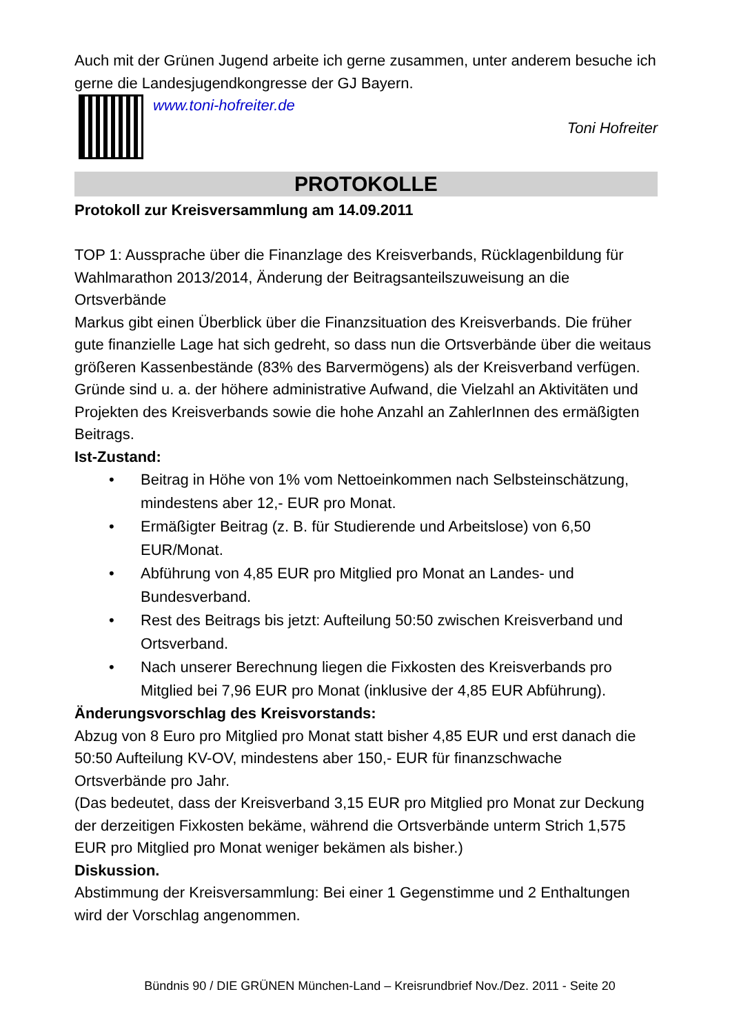Auch mit der Grünen Jugend arbeite ich gerne zusammen, unter anderem besuche ich gerne die Landesjugendkongresse der GJ Bayern.
www.toni-hofreiter.de
Toni Hofreiter
PROTOKOLLE
Protokoll zur Kreisversammlung am 14.09.2011
TOP 1: Aussprache über die Finanzlage des Kreisverbands, Rücklagenbildung für Wahlmarathon 2013/2014, Änderung der Beitragsanteilszuweisung an die Ortsverbände
Markus gibt einen Überblick über die Finanzsituation des Kreisverbands. Die früher gute finanzielle Lage hat sich gedreht, so dass nun die Ortsverbände über die weitaus größeren Kassenbestände (83% des Barvermögens) als der Kreisverband verfügen. Gründe sind u. a. der höhere administrative Aufwand, die Vielzahl an Aktivitäten und Projekten des Kreisverbands sowie die hohe Anzahl an ZahlerInnen des ermäßigten Beitrags.
Ist-Zustand:
• Beitrag in Höhe von 1% vom Nettoeinkommen nach Selbsteinschätzung, mindestens aber 12,- EUR pro Monat.
• Ermäßigter Beitrag (z. B. für Studierende und Arbeitslose) von 6,50 EUR/Monat.
• Abführung von 4,85 EUR pro Mitglied pro Monat an Landes- und Bundesverband.
• Rest des Beitrags bis jetzt: Aufteilung 50:50 zwischen Kreisverband und Ortsverband.
• Nach unserer Berechnung liegen die Fixkosten des Kreisverbands pro Mitglied bei 7,96 EUR pro Monat (inklusive der 4,85 EUR Abführung).
Änderungsvorschlag des Kreisvorstands:
Abzug von 8 Euro pro Mitglied pro Monat statt bisher 4,85 EUR und erst danach die 50:50 Aufteilung KV-OV, mindestens aber 150,- EUR für finanzschwache Ortsverbände pro Jahr.
(Das bedeutet, dass der Kreisverband 3,15 EUR pro Mitglied pro Monat zur Deckung der derzeitigen Fixkosten bekäme, während die Ortsverbände unterm Strich 1,575 EUR pro Mitglied pro Monat weniger bekämen als bisher.)
Diskussion.
Abstimmung der Kreisversammlung: Bei einer 1 Gegenstimme und 2 Enthaltungen wird der Vorschlag angenommen.
Bündnis 90 / DIE GRÜNEN München-Land – Kreisrundbrief Nov./Dez. 2011 - Seite 20